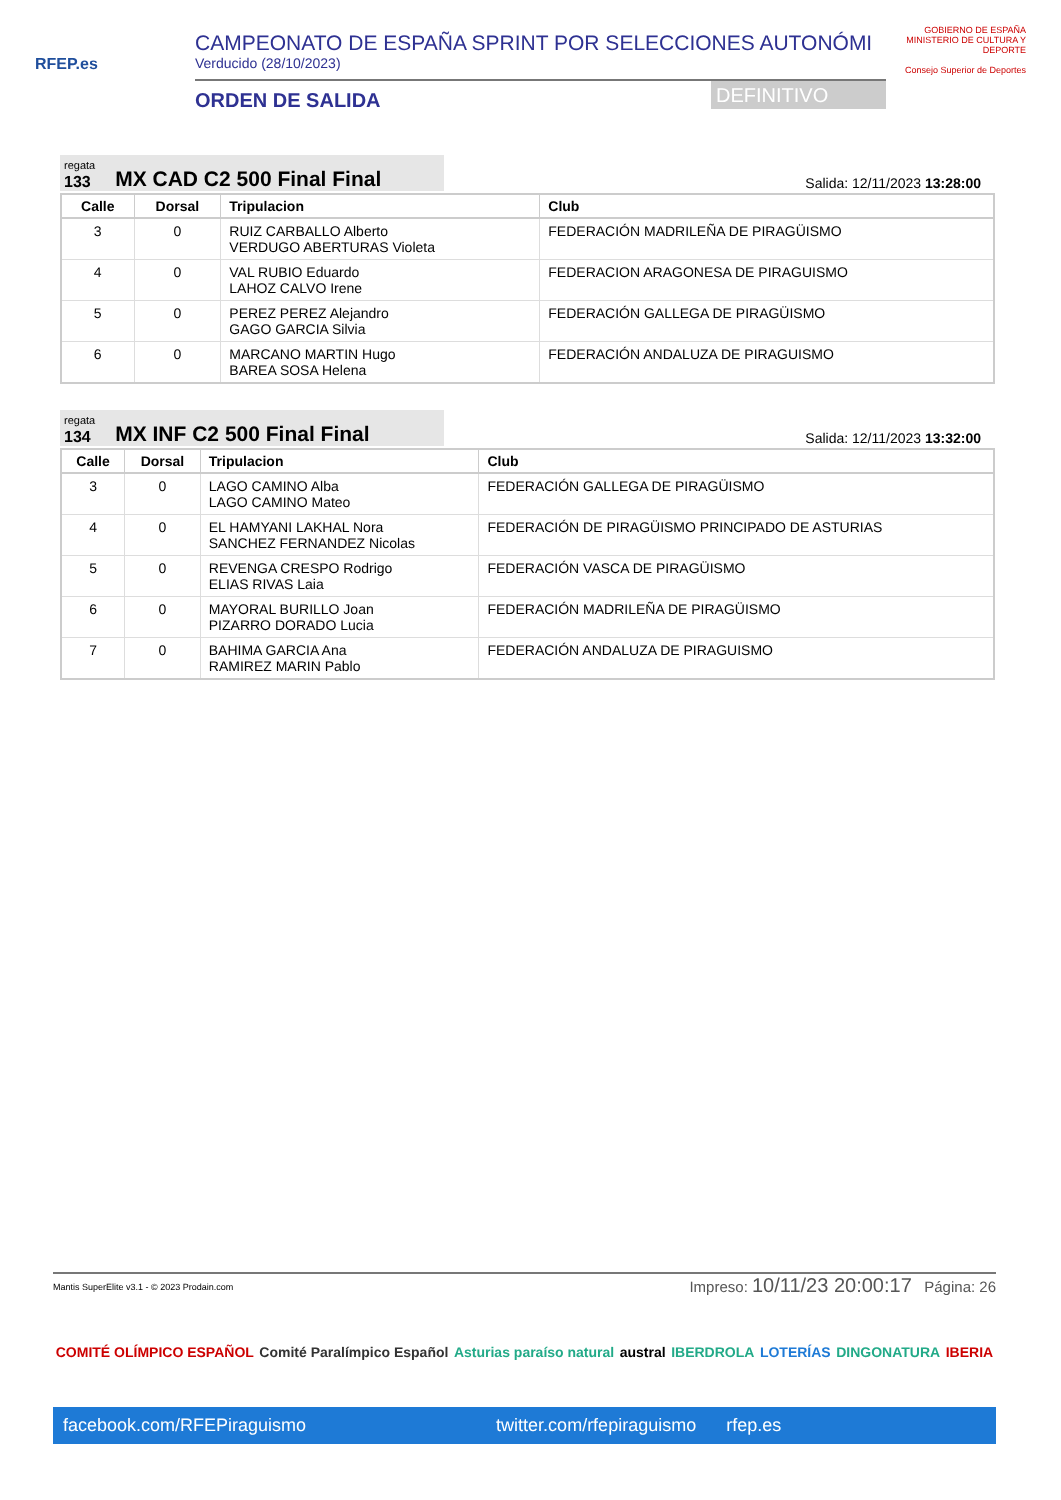RFEP.es
CAMPEONATO DE ESPAÑA SPRINT POR SELECCIONES AUTONÓMI
Verducido (28/10/2023)
ORDEN DE SALIDA
DEFINITIVO
GOBIERNO DE ESPAÑA MINISTERIO DE CULTURA Y DEPORTE
Consejo Superior de Deportes
regata
133
MX CAD C2 500 Final Final
Salida: 12/11/2023 13:28:00
| Calle | Dorsal | Tripulacion | Club |
| --- | --- | --- | --- |
| 3 | 0 | RUIZ CARBALLO Alberto VERDUGO ABERTURAS Violeta | FEDERACIÓN MADRILEÑA DE PIRAGÜISMO |
| 4 | 0 | VAL RUBIO Eduardo LAHOZ CALVO Irene | FEDERACION ARAGONESA DE PIRAGUISMO |
| 5 | 0 | PEREZ PEREZ Alejandro GAGO GARCIA Silvia | FEDERACIÓN GALLEGA DE PIRAGÜISMO |
| 6 | 0 | MARCANO MARTIN Hugo BAREA SOSA Helena | FEDERACIÓN ANDALUZA DE PIRAGUISMO |
regata
134
MX INF C2 500 Final Final
Salida: 12/11/2023 13:32:00
| Calle | Dorsal | Tripulacion | Club |
| --- | --- | --- | --- |
| 3 | 0 | LAGO CAMINO Alba LAGO CAMINO Mateo | FEDERACIÓN GALLEGA DE PIRAGÜISMO |
| 4 | 0 | EL HAMYANI LAKHAL Nora SANCHEZ FERNANDEZ Nicolas | FEDERACIÓN DE PIRAGÜISMO PRINCIPADO DE ASTURIAS |
| 5 | 0 | REVENGA CRESPO Rodrigo ELIAS RIVAS Laia | FEDERACIÓN VASCA DE PIRAGÜISMO |
| 6 | 0 | MAYORAL BURILLO Joan PIZARRO DORADO Lucia | FEDERACIÓN MADRILEÑA DE PIRAGÜISMO |
| 7 | 0 | BAHIMA GARCIA Ana RAMIREZ MARIN Pablo | FEDERACIÓN ANDALUZA DE PIRAGUISMO |
Mantis SuperElite v3.1 - © 2023 Prodain.com Impreso: 10/11/23 20:00:17 Página: 26
COMITÉ OLÍMPICO ESPAÑOL Comité Paralímpico Español Asturias paraíso natural austral IBERDROLA LOTERÍAS DINGONATURA IBERIA
facebook.com/RFEPiraguismo twitter.com/rfepiraguismo rfep.es